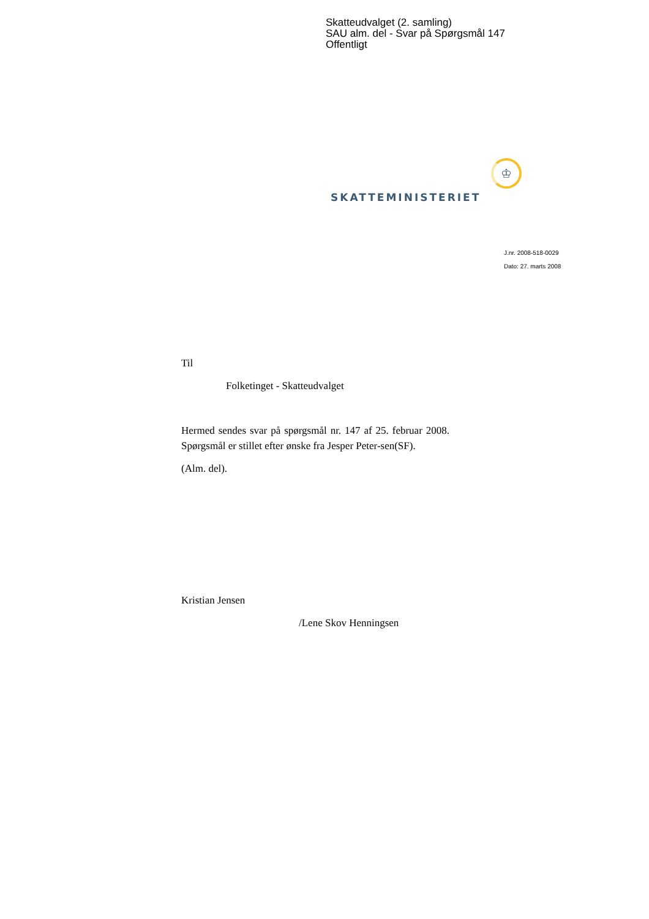Skatteudvalget (2. samling)
SAU alm. del - Svar på Spørgsmål 147
Offentligt
♔
SKATTEMINISTERIET
J.nr. 2008-518-0029
Dato: 27. marts 2008
Til
Folketinget - Skatteudvalget
Hermed sendes svar på spørgsmål nr. 147 af 25. februar 2008. Spørgsmål er stillet efter ønske fra Jesper Peter-sen(SF).
(Alm. del).
Kristian Jensen
/Lene Skov Henningsen